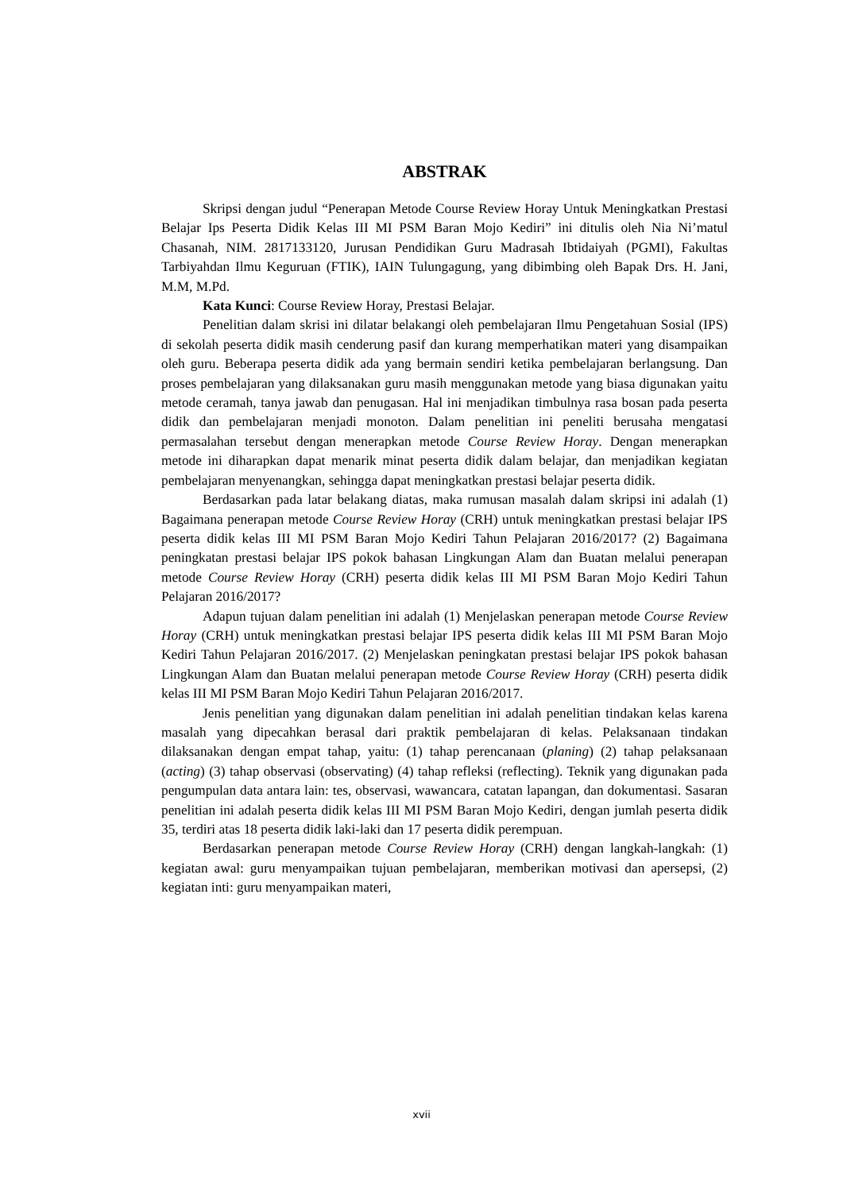ABSTRAK
Skripsi dengan judul “Penerapan Metode Course Review Horay Untuk Meningkatkan Prestasi Belajar Ips Peserta Didik Kelas III MI PSM Baran Mojo Kediri” ini ditulis oleh Nia Ni’matul Chasanah, NIM. 2817133120, Jurusan Pendidikan Guru Madrasah Ibtidaiyah (PGMI), Fakultas Tarbiyahdan Ilmu Keguruan (FTIK), IAIN Tulungagung, yang dibimbing oleh Bapak Drs. H. Jani, M.M, M.Pd.
Kata Kunci: Course Review Horay, Prestasi Belajar.
Penelitian dalam skrisi ini dilatar belakangi oleh pembelajaran Ilmu Pengetahuan Sosial (IPS) di sekolah peserta didik masih cenderung pasif dan kurang memperhatikan materi yang disampaikan oleh guru. Beberapa peserta didik ada yang bermain sendiri ketika pembelajaran berlangsung. Dan proses pembelajaran yang dilaksanakan guru masih menggunakan metode yang biasa digunakan yaitu metode ceramah, tanya jawab dan penugasan. Hal ini menjadikan timbulnya rasa bosan pada peserta didik dan pembelajaran menjadi monoton. Dalam penelitian ini peneliti berusaha mengatasi permasalahan tersebut dengan menerapkan metode Course Review Horay. Dengan menerapkan metode ini diharapkan dapat menarik minat peserta didik dalam belajar, dan menjadikan kegiatan pembelajaran menyenangkan, sehingga dapat meningkatkan prestasi belajar peserta didik.
Berdasarkan pada latar belakang diatas, maka rumusan masalah dalam skripsi ini adalah (1) Bagaimana penerapan metode Course Review Horay (CRH) untuk meningkatkan prestasi belajar IPS peserta didik kelas III MI PSM Baran Mojo Kediri Tahun Pelajaran 2016/2017? (2) Bagaimana peningkatan prestasi belajar IPS pokok bahasan Lingkungan Alam dan Buatan melalui penerapan metode Course Review Horay (CRH) peserta didik kelas III MI PSM Baran Mojo Kediri Tahun Pelajaran 2016/2017?
Adapun tujuan dalam penelitian ini adalah (1) Menjelaskan penerapan metode Course Review Horay (CRH) untuk meningkatkan prestasi belajar IPS peserta didik kelas III MI PSM Baran Mojo Kediri Tahun Pelajaran 2016/2017. (2) Menjelaskan peningkatan prestasi belajar IPS pokok bahasan Lingkungan Alam dan Buatan melalui penerapan metode Course Review Horay (CRH) peserta didik kelas III MI PSM Baran Mojo Kediri Tahun Pelajaran 2016/2017.
Jenis penelitian yang digunakan dalam penelitian ini adalah penelitian tindakan kelas karena masalah yang dipecahkan berasal dari praktik pembelajaran di kelas. Pelaksanaan tindakan dilaksanakan dengan empat tahap, yaitu: (1) tahap perencanaan (planing) (2) tahap pelaksanaan (acting) (3) tahap observasi (observating) (4) tahap refleksi (reflecting). Teknik yang digunakan pada pengumpulan data antara lain: tes, observasi, wawancara, catatan lapangan, dan dokumentasi. Sasaran penelitian ini adalah peserta didik kelas III MI PSM Baran Mojo Kediri, dengan jumlah peserta didik 35, terdiri atas 18 peserta didik laki-laki dan 17 peserta didik perempuan.
Berdasarkan penerapan metode Course Review Horay (CRH) dengan langkah-langkah: (1) kegiatan awal: guru menyampaikan tujuan pembelajaran, memberikan motivasi dan apersepsi, (2) kegiatan inti: guru menyampaikan materi,
xvii